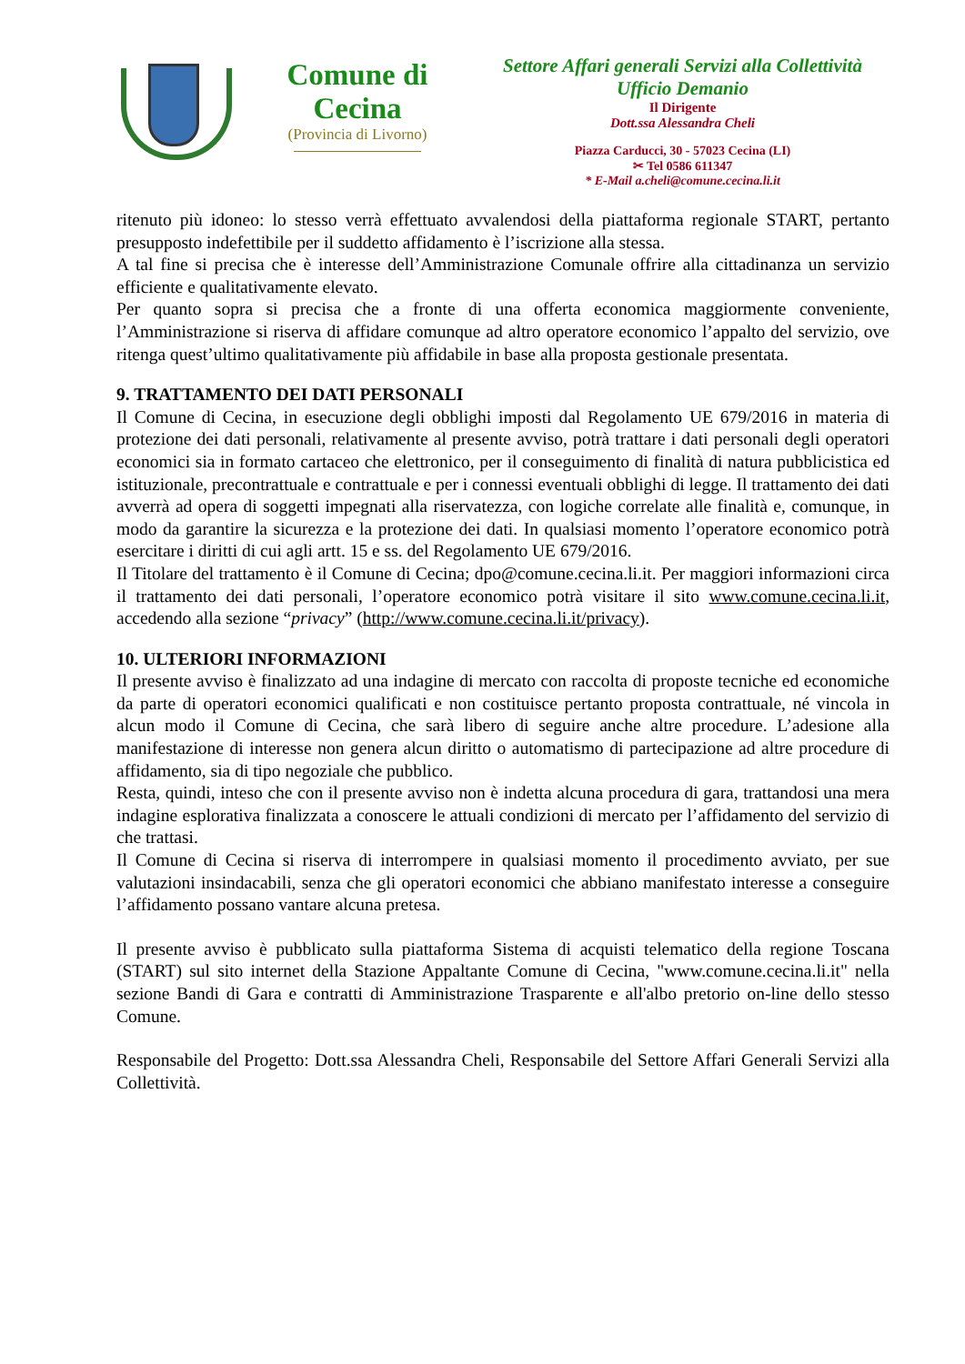Comune di Cecina
(Provincia di Livorno)
Settore Affari generali Servizi alla Collettività
Ufficio Demanio
Il Dirigente
Dott.ssa Alessandra Cheli
Piazza Carducci, 30 - 57023 Cecina (LI)
✂ Tel 0586 611347
* E-Mail a.cheli@comune.cecina.li.it
ritenuto più idoneo: lo stesso verrà effettuato avvalendosi della piattaforma regionale START, pertanto presupposto indefettibile per il suddetto affidamento è l’iscrizione alla stessa.
A tal fine si precisa che è interesse dell’Amministrazione Comunale offrire alla cittadinanza un servizio efficiente e qualitativamente elevato.
Per quanto sopra si precisa che a fronte di una offerta economica maggiormente conveniente, l’Amministrazione si riserva di affidare comunque ad altro operatore economico l’appalto del servizio, ove ritenga quest’ultimo qualitativamente più affidabile in base alla proposta gestionale presentata.
9. TRATTAMENTO DEI DATI PERSONALI
Il Comune di Cecina, in esecuzione degli obblighi imposti dal Regolamento UE 679/2016 in materia di protezione dei dati personali, relativamente al presente avviso, potrà trattare i dati personali degli operatori economici sia in formato cartaceo che elettronico, per il conseguimento di finalità di natura pubblicistica ed istituzionale, precontrattuale e contrattuale e per i connessi eventuali obblighi di legge. Il trattamento dei dati avverrà ad opera di soggetti impegnati alla riservatezza, con logiche correlate alle finalità e, comunque, in modo da garantire la sicurezza e la protezione dei dati. In qualsiasi momento l’operatore economico potrà esercitare i diritti di cui agli artt. 15 e ss. del Regolamento UE 679/2016.
Il Titolare del trattamento è il Comune di Cecina; dpo@comune.cecina.li.it. Per maggiori informazioni circa il trattamento dei dati personali, l’operatore economico potrà visitare il sito www.comune.cecina.li.it, accedendo alla sezione “privacy” (http://www.comune.cecina.li.it/privacy).
10. ULTERIORI INFORMAZIONI
Il presente avviso è finalizzato ad una indagine di mercato con raccolta di proposte tecniche ed economiche da parte di operatori economici qualificati e non costituisce pertanto proposta contrattuale, né vincola in alcun modo il Comune di Cecina, che sarà libero di seguire anche altre procedure. L’adesione alla manifestazione di interesse non genera alcun diritto o automatismo di partecipazione ad altre procedure di affidamento, sia di tipo negoziale che pubblico.
Resta, quindi, inteso che con il presente avviso non è indetta alcuna procedura di gara, trattandosi una mera indagine esplorativa finalizzata a conoscere le attuali condizioni di mercato per l’affidamento del servizio di che trattasi.
Il Comune di Cecina si riserva di interrompere in qualsiasi momento il procedimento avviato, per sue valutazioni insindacabili, senza che gli operatori economici che abbiano manifestato interesse a conseguire l’affidamento possano vantare alcuna pretesa.
Il presente avviso è pubblicato sulla piattaforma Sistema di acquisti telematico della regione Toscana (START) sul sito internet della Stazione Appaltante Comune di Cecina, "www.comune.cecina.li.it" nella sezione Bandi di Gara e contratti di Amministrazione Trasparente e all'albo pretorio on-line dello stesso Comune.
Responsabile del Progetto: Dott.ssa Alessandra Cheli, Responsabile del Settore Affari Generali Servizi alla Collettività.